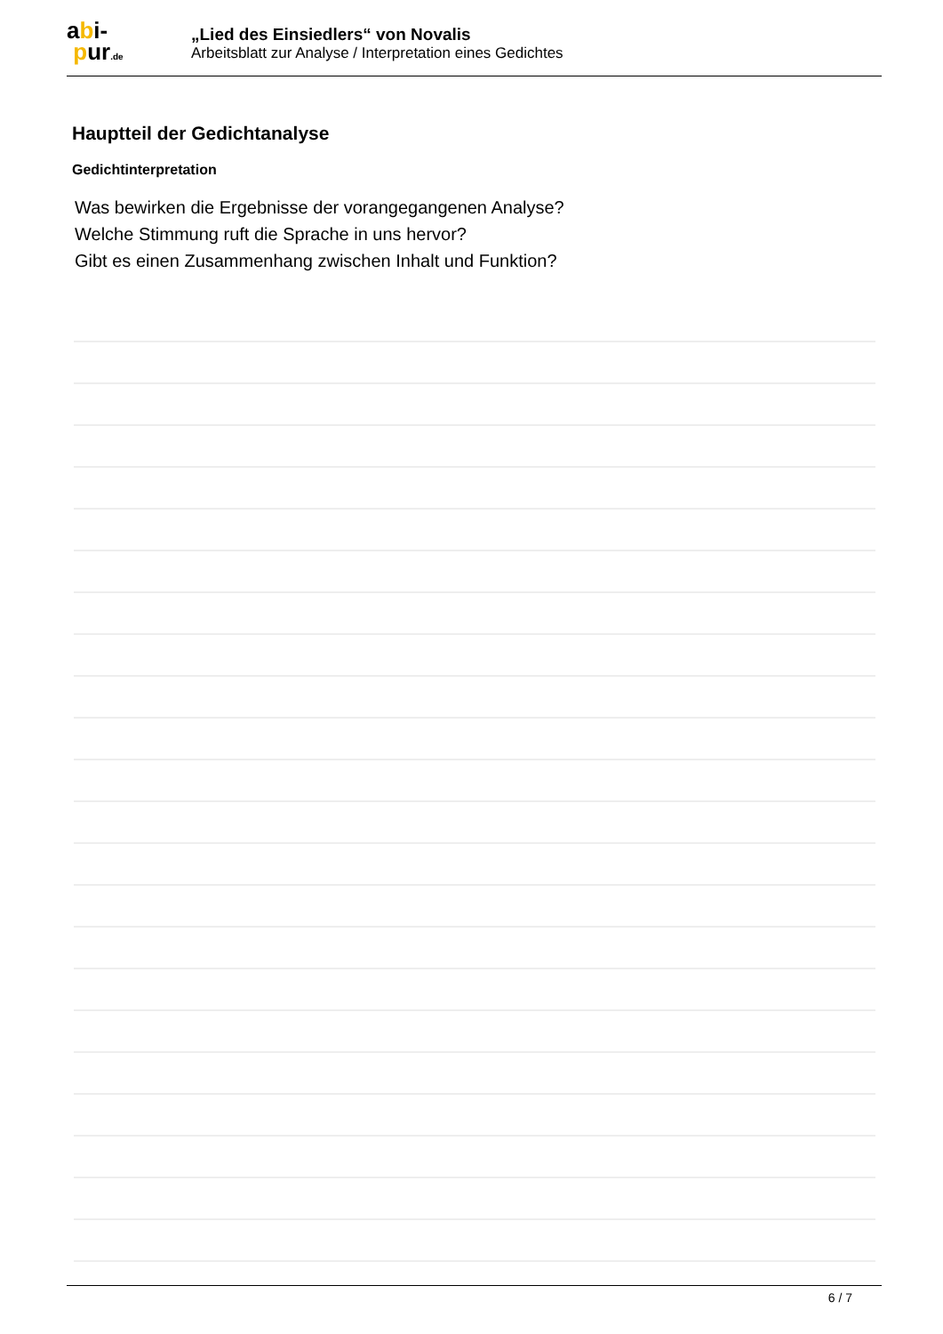abi-
pur.de
„Lied des Einsiedlers“ von Novalis
Arbeitsblatt zur Analyse / Interpretation eines Gedichtes
Hauptteil der Gedichtanalyse
Gedichtinterpretation
Was bewirken die Ergebnisse der vorangegangenen Analyse?
Welche Stimmung ruft die Sprache in uns hervor?
Gibt es einen Zusammenhang zwischen Inhalt und Funktion?
6 / 7